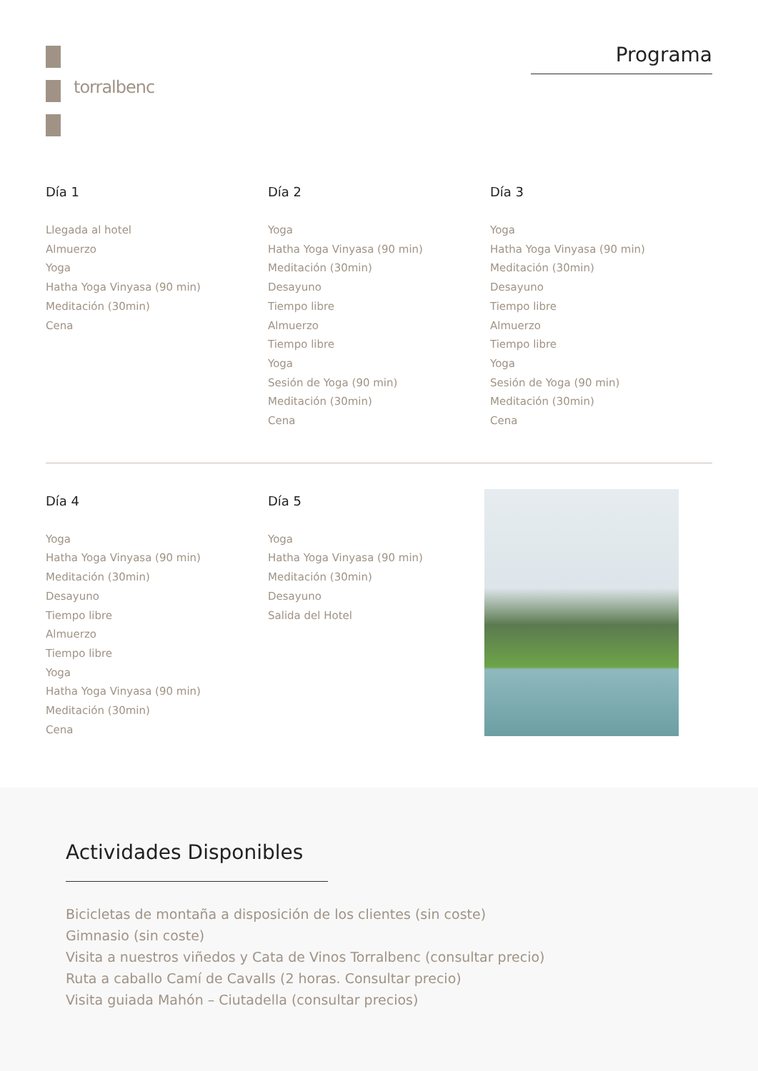torralbenc
Programa
Día 1
Llegada al hotel
Almuerzo
Yoga
Hatha Yoga Vinyasa (90 min)
Meditación (30min)
Cena
Día 2
Yoga
Hatha Yoga Vinyasa (90 min)
Meditación (30min)
Desayuno
Tiempo libre
Almuerzo
Tiempo libre
Yoga
Sesión de Yoga (90 min)
Meditación (30min)
Cena
Día 3
Yoga
Hatha Yoga Vinyasa (90 min)
Meditación (30min)
Desayuno
Tiempo libre
Almuerzo
Tiempo libre
Yoga
Sesión de Yoga (90 min)
Meditación (30min)
Cena
Día 4
Yoga
Hatha Yoga Vinyasa (90 min)
Meditación (30min)
Desayuno
Tiempo libre
Almuerzo
Tiempo libre
Yoga
Hatha Yoga Vinyasa (90 min)
Meditación (30min)
Cena
Día 5
Yoga
Hatha Yoga Vinyasa (90 min)
Meditación (30min)
Desayuno
Salida del Hotel
Actividades Disponibles
Bicicletas de montaña a disposición de los clientes (sin coste)
Gimnasio (sin coste)
Visita a nuestros viñedos y Cata de Vinos Torralbenc (consultar precio)
Ruta a caballo Camí de Cavalls (2 horas. Consultar precio)
Visita guiada Mahón – Ciutadella (consultar precios)